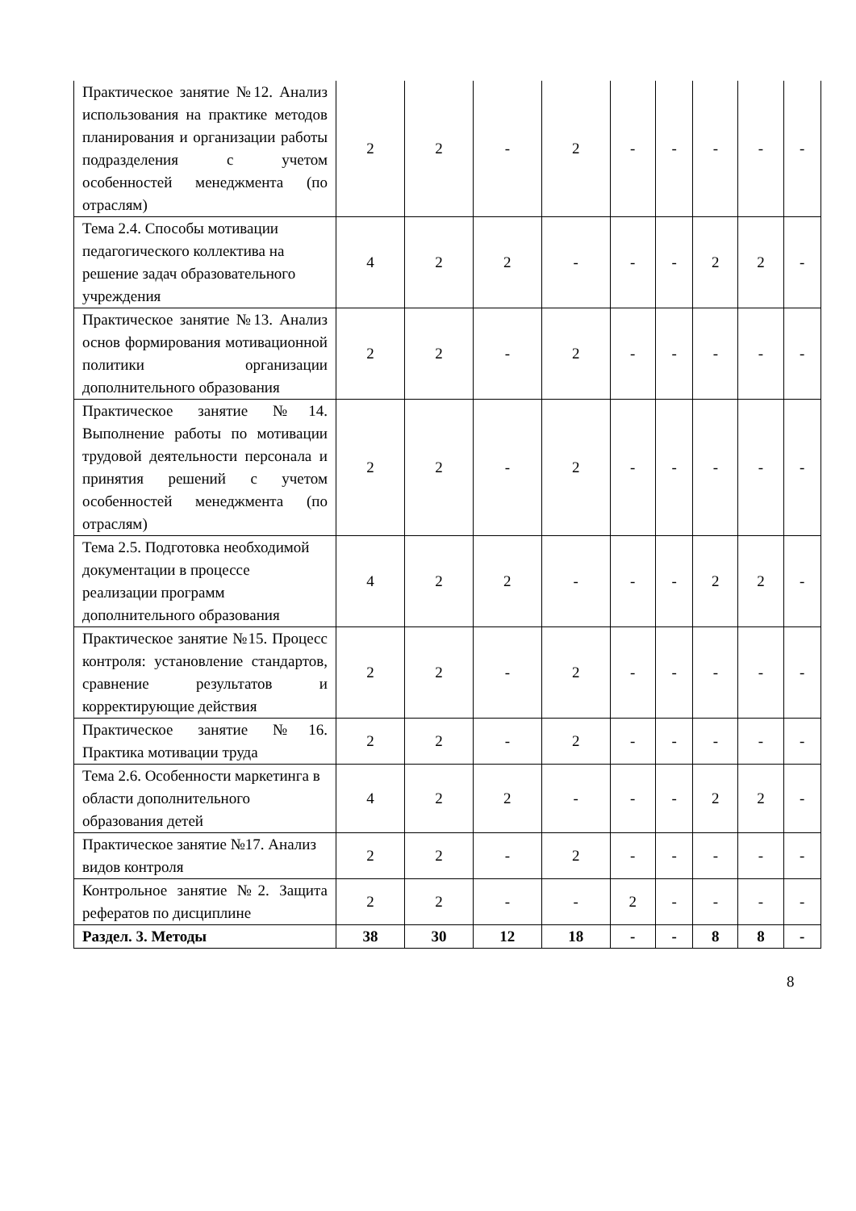| Практическое занятие №12. Анализ использования на практике методов планирования и организации работы подразделения с учетом особенностей менеджмента (по отраслям) | 2 | 2 | - | 2 | - | - | - | - | - |
| Тема 2.4. Способы мотивации педагогического коллектива на решение задач образовательного учреждения | 4 | 2 | 2 | - | - | - | 2 | 2 | - |
| Практическое занятие №13. Анализ основ формирования мотивационной политики организации дополнительного образования | 2 | 2 | - | 2 | - | - | - | - | - |
| Практическое занятие №14. Выполнение работы по мотивации трудовой деятельности персонала и принятия решений с учетом особенностей менеджмента (по отраслям) | 2 | 2 | - | 2 | - | - | - | - | - |
| Тема 2.5. Подготовка необходимой документации в процессе реализации программ дополнительного образования | 4 | 2 | 2 | - | - | - | 2 | 2 | - |
| Практическое занятие №15. Процесс контроля: установление стандартов, сравнение результатов и корректирующие действия | 2 | 2 | - | 2 | - | - | - | - | - |
| Практическое занятие №16. Практика мотивации труда | 2 | 2 | - | 2 | - | - | - | - | - |
| Тема 2.6. Особенности маркетинга в области дополнительного образования детей | 4 | 2 | 2 | - | - | - | 2 | 2 | - |
| Практическое занятие №17. Анализ видов контроля | 2 | 2 | - | 2 | - | - | - | - | - |
| Контрольное занятие №2. Защита рефератов по дисциплине | 2 | 2 | - | - | 2 | - | - | - | - |
| Раздел. 3. Методы | 38 | 30 | 12 | 18 | - | - | 8 | 8 | - |
8